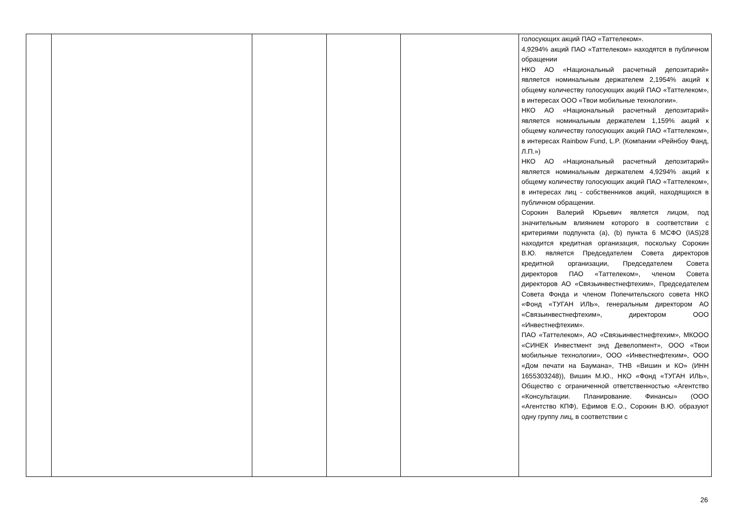| | | | | | голосующих акций ПАО «Таттелеком». 4,9294% акций ПАО «Таттелеком» находятся в публичном обращении НКО АО «Национальный расчетный депозитарий» является номинальным держателем 2,1954% акций к общему количеству голосующих акций ПАО «Таттелеком», в интересах ООО «Твои мобильные технологии». НКО АО «Национальный расчетный депозитарий» является номинальным держателем 1,159% акций к общему количеству голосующих акций ПАО «Таттелеком», в интересах Rainbow Fund, L.P. (Компании «Рейнбоу Фанд, Л.П.») НКО АО «Национальный расчетный депозитарий» является номинальным держателем 4,9294% акций к общему количеству голосующих акций ПАО «Таттелеком», в интересах лиц - собственников акций, находящихся в публичном обращении. Сорокин Валерий Юрьевич является лицом, под значительным влиянием которого в соответствии с критериями подпункта (a), (b) пункта 6 МСФО (IAS)28 находится кредитная организация, поскольку Сорокин В.Ю. является Председателем Совета директоров кредитной организации, Председателем Совета директоров ПАО «Таттелеком», членом Совета директоров АО «Связьинвестнефтехим», Председателем Совета Фонда и членом Попечительского совета НКО «Фонд «ТУГАН ИЛЬ», генеральным директором АО «Связьинвестнефтехим», директором ООО «Инвестнефтехим». ПАО «Таттелеком», АО «Связьинвестнефтехим», МКООО «СИНЕК Инвестмент энд Девелопмент», ООО «Твои мобильные технологии», ООО «Инвестнефтехим», ООО «Дом печати на Баумана», ТНВ «Вишин и КО» (ИНН 1655303248)), Вишин М.Ю., НКО «Фонд «ТУГАН ИЛЬ», Общество с ограниченной ответственностью «Агентство «Консультации. Планирование. Финансы» (ООО «Агентство КПФ), Ефимов Е.О., Сорокин В.Ю. образуют одну группу лиц, в соответствии с |
26